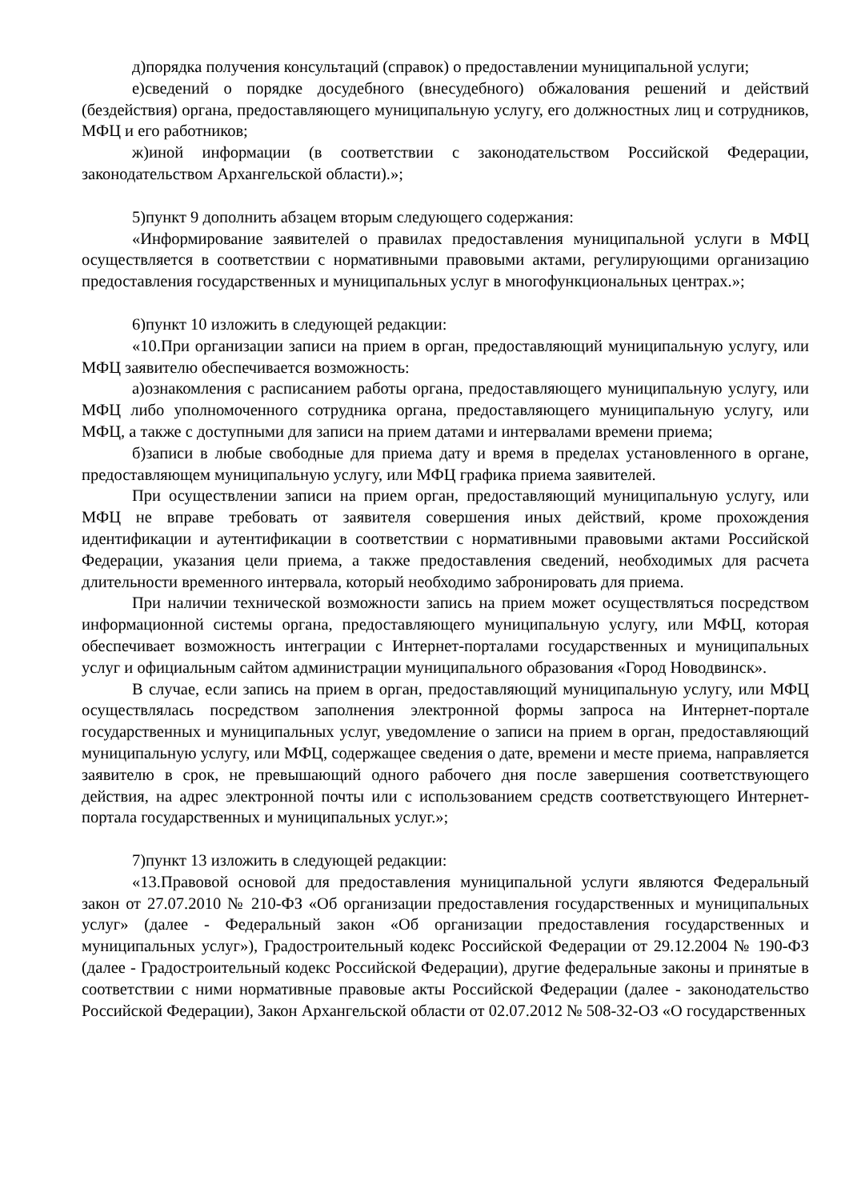д)порядка получения консультаций (справок) о предоставлении муниципальной услуги;
е)сведений о порядке досудебного (внесудебного) обжалования решений и действий (бездействия) органа, предоставляющего муниципальную услугу, его должностных лиц и сотрудников, МФЦ и его работников;
ж)иной информации (в соответствии с законодательством Российской Федерации, законодательством Архангельской области).»;
5)пункт 9 дополнить абзацем вторым следующего содержания:
«Информирование заявителей о правилах предоставления муниципальной услуги в МФЦ осуществляется в соответствии с нормативными правовыми актами, регулирующими организацию предоставления государственных и муниципальных услуг в многофункциональных центрах.»;
6)пункт 10 изложить в следующей редакции:
«10.При организации записи на прием в орган, предоставляющий муниципальную услугу, или МФЦ заявителю обеспечивается возможность:
а)ознакомления с расписанием работы органа, предоставляющего муниципальную услугу, или МФЦ либо уполномоченного сотрудника органа, предоставляющего муниципальную услугу, или МФЦ, а также с доступными для записи на прием датами и интервалами времени приема;
б)записи в любые свободные для приема дату и время в пределах установленного в органе, предоставляющем муниципальную услугу, или МФЦ графика приема заявителей.
При осуществлении записи на прием орган, предоставляющий муниципальную услугу, или МФЦ не вправе требовать от заявителя совершения иных действий, кроме прохождения идентификации и аутентификации в соответствии с нормативными правовыми актами Российской Федерации, указания цели приема, а также предоставления сведений, необходимых для расчета длительности временного интервала, который необходимо забронировать для приема.
При наличии технической возможности запись на прием может осуществляться посредством информационной системы органа, предоставляющего муниципальную услугу, или МФЦ, которая обеспечивает возможность интеграции с Интернет-порталами государственных и муниципальных услуг и официальным сайтом администрации муниципального образования «Город Новодвинск».
В случае, если запись на прием в орган, предоставляющий муниципальную услугу, или МФЦ осуществлялась посредством заполнения электронной формы запроса на Интернет-портале государственных и муниципальных услуг, уведомление о записи на прием в орган, предоставляющий муниципальную услугу, или МФЦ, содержащее сведения о дате, времени и месте приема, направляется заявителю в срок, не превышающий одного рабочего дня после завершения соответствующего действия, на адрес электронной почты или с использованием средств соответствующего Интернет-портала государственных и муниципальных услуг.»;
7)пункт 13 изложить в следующей редакции:
«13.Правовой основой для предоставления муниципальной услуги являются Федеральный закон от 27.07.2010 № 210-ФЗ «Об организации предоставления государственных и муниципальных услуг» (далее - Федеральный закон «Об организации предоставления государственных и муниципальных услуг»), Градостроительный кодекс Российской Федерации от 29.12.2004 № 190-ФЗ (далее - Градостроительный кодекс Российской Федерации), другие федеральные законы и принятые в соответствии с ними нормативные правовые акты Российской Федерации (далее - законодательство Российской Федерации), Закон Архангельской области от 02.07.2012 № 508-32-ОЗ «О государственных